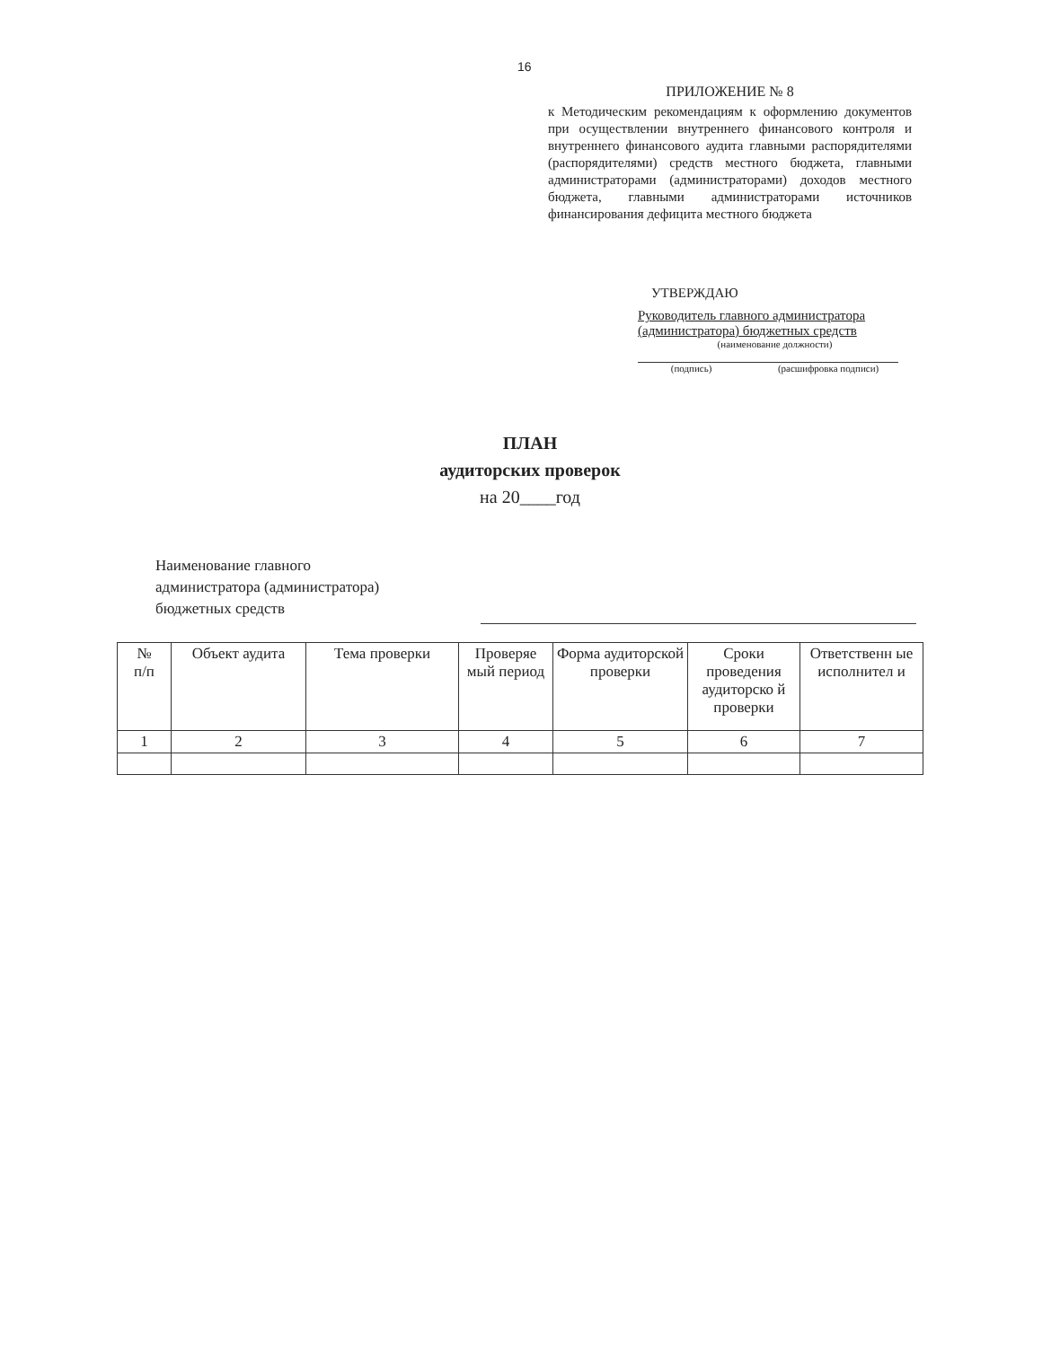16
ПРИЛОЖЕНИЕ № 8
к Методическим рекомендациям к оформлению документов при осуществлении внутреннего финансового контроля и внутреннего финансового аудита главными распорядителями (распорядителями) средств местного бюджета, главными администраторами (администраторами) доходов местного бюджета, главными администраторами источников финансирования дефицита местного бюджета
УТВЕРЖДАЮ
Руководитель главного администратора (администратора) бюджетных средств
(наименование должности)
(подпись) (расшифровка подписи)
ПЛАН
аудиторских проверок
на 20____год
Наименование главного
администратора (администратора)
бюджетных средств
| № п/п | Объект аудита | Тема проверки | Проверяе мый период | Форма аудиторской проверки | Сроки проведения аудиторско й проверки | Ответственн ые исполнител и |
| --- | --- | --- | --- | --- | --- | --- |
| 1 | 2 | 3 | 4 | 5 | 6 | 7 |